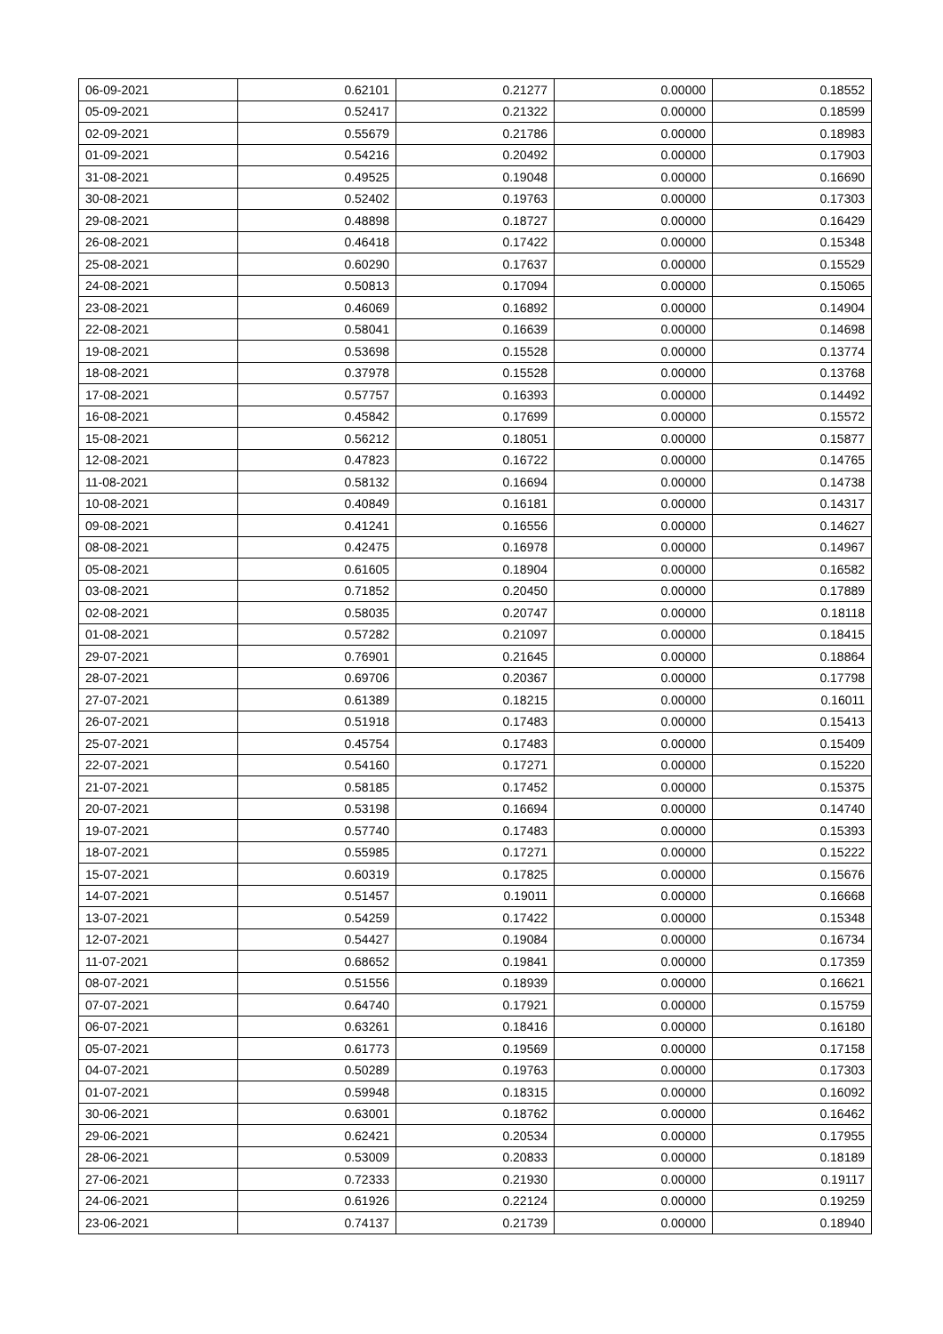| 06-09-2021 | 0.62101 | 0.21277 | 0.00000 | 0.18552 |
| 05-09-2021 | 0.52417 | 0.21322 | 0.00000 | 0.18599 |
| 02-09-2021 | 0.55679 | 0.21786 | 0.00000 | 0.18983 |
| 01-09-2021 | 0.54216 | 0.20492 | 0.00000 | 0.17903 |
| 31-08-2021 | 0.49525 | 0.19048 | 0.00000 | 0.16690 |
| 30-08-2021 | 0.52402 | 0.19763 | 0.00000 | 0.17303 |
| 29-08-2021 | 0.48898 | 0.18727 | 0.00000 | 0.16429 |
| 26-08-2021 | 0.46418 | 0.17422 | 0.00000 | 0.15348 |
| 25-08-2021 | 0.60290 | 0.17637 | 0.00000 | 0.15529 |
| 24-08-2021 | 0.50813 | 0.17094 | 0.00000 | 0.15065 |
| 23-08-2021 | 0.46069 | 0.16892 | 0.00000 | 0.14904 |
| 22-08-2021 | 0.58041 | 0.16639 | 0.00000 | 0.14698 |
| 19-08-2021 | 0.53698 | 0.15528 | 0.00000 | 0.13774 |
| 18-08-2021 | 0.37978 | 0.15528 | 0.00000 | 0.13768 |
| 17-08-2021 | 0.57757 | 0.16393 | 0.00000 | 0.14492 |
| 16-08-2021 | 0.45842 | 0.17699 | 0.00000 | 0.15572 |
| 15-08-2021 | 0.56212 | 0.18051 | 0.00000 | 0.15877 |
| 12-08-2021 | 0.47823 | 0.16722 | 0.00000 | 0.14765 |
| 11-08-2021 | 0.58132 | 0.16694 | 0.00000 | 0.14738 |
| 10-08-2021 | 0.40849 | 0.16181 | 0.00000 | 0.14317 |
| 09-08-2021 | 0.41241 | 0.16556 | 0.00000 | 0.14627 |
| 08-08-2021 | 0.42475 | 0.16978 | 0.00000 | 0.14967 |
| 05-08-2021 | 0.61605 | 0.18904 | 0.00000 | 0.16582 |
| 03-08-2021 | 0.71852 | 0.20450 | 0.00000 | 0.17889 |
| 02-08-2021 | 0.58035 | 0.20747 | 0.00000 | 0.18118 |
| 01-08-2021 | 0.57282 | 0.21097 | 0.00000 | 0.18415 |
| 29-07-2021 | 0.76901 | 0.21645 | 0.00000 | 0.18864 |
| 28-07-2021 | 0.69706 | 0.20367 | 0.00000 | 0.17798 |
| 27-07-2021 | 0.61389 | 0.18215 | 0.00000 | 0.16011 |
| 26-07-2021 | 0.51918 | 0.17483 | 0.00000 | 0.15413 |
| 25-07-2021 | 0.45754 | 0.17483 | 0.00000 | 0.15409 |
| 22-07-2021 | 0.54160 | 0.17271 | 0.00000 | 0.15220 |
| 21-07-2021 | 0.58185 | 0.17452 | 0.00000 | 0.15375 |
| 20-07-2021 | 0.53198 | 0.16694 | 0.00000 | 0.14740 |
| 19-07-2021 | 0.57740 | 0.17483 | 0.00000 | 0.15393 |
| 18-07-2021 | 0.55985 | 0.17271 | 0.00000 | 0.15222 |
| 15-07-2021 | 0.60319 | 0.17825 | 0.00000 | 0.15676 |
| 14-07-2021 | 0.51457 | 0.19011 | 0.00000 | 0.16668 |
| 13-07-2021 | 0.54259 | 0.17422 | 0.00000 | 0.15348 |
| 12-07-2021 | 0.54427 | 0.19084 | 0.00000 | 0.16734 |
| 11-07-2021 | 0.68652 | 0.19841 | 0.00000 | 0.17359 |
| 08-07-2021 | 0.51556 | 0.18939 | 0.00000 | 0.16621 |
| 07-07-2021 | 0.64740 | 0.17921 | 0.00000 | 0.15759 |
| 06-07-2021 | 0.63261 | 0.18416 | 0.00000 | 0.16180 |
| 05-07-2021 | 0.61773 | 0.19569 | 0.00000 | 0.17158 |
| 04-07-2021 | 0.50289 | 0.19763 | 0.00000 | 0.17303 |
| 01-07-2021 | 0.59948 | 0.18315 | 0.00000 | 0.16092 |
| 30-06-2021 | 0.63001 | 0.18762 | 0.00000 | 0.16462 |
| 29-06-2021 | 0.62421 | 0.20534 | 0.00000 | 0.17955 |
| 28-06-2021 | 0.53009 | 0.20833 | 0.00000 | 0.18189 |
| 27-06-2021 | 0.72333 | 0.21930 | 0.00000 | 0.19117 |
| 24-06-2021 | 0.61926 | 0.22124 | 0.00000 | 0.19259 |
| 23-06-2021 | 0.74137 | 0.21739 | 0.00000 | 0.18940 |